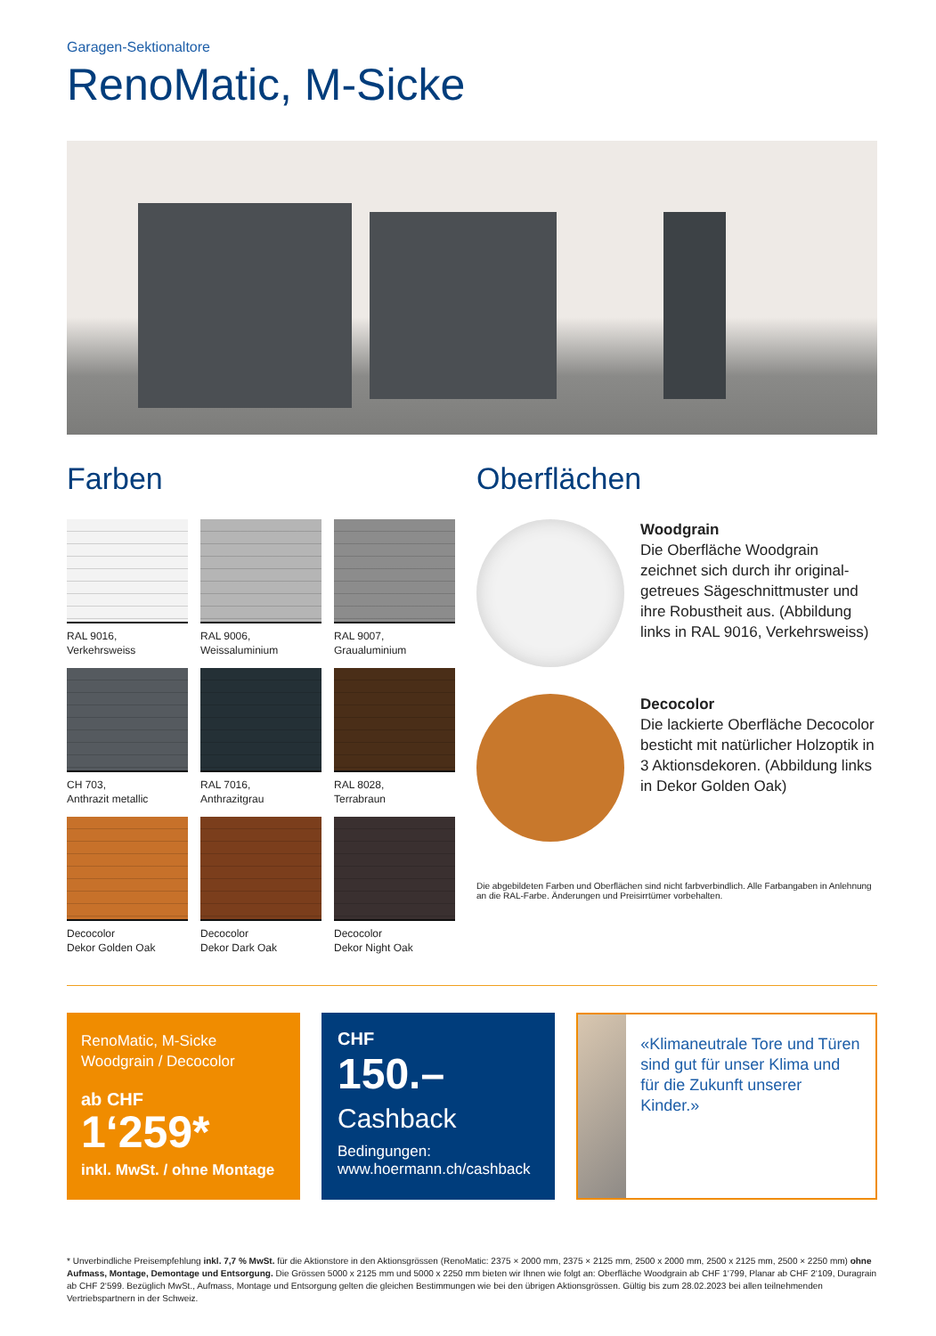Garagen-Sektionaltore
RenoMatic, M-Sicke
Farben
RAL 9016,
Verkehrsweiss
RAL 9006,
Weissaluminium
RAL 9007,
Graualuminium
CH 703,
Anthrazit metallic
RAL 7016,
Anthrazitgrau
RAL 8028,
Terrabraun
Decocolor
Dekor Golden Oak
Decocolor
Dekor Dark Oak
Decocolor
Dekor Night Oak
Oberflächen
Woodgrain
Die Oberfläche Woodgrain zeichnet sich durch ihr original­getreues Sägeschnittmuster und ihre Robustheit aus. (Abbildung links in RAL 9016, Verkehrsweiss)
Decocolor
Die lackierte Oberfläche Deco­color besticht mit natürlicher Holzoptik in 3 Aktionsdekoren. (Abbildung links in Dekor Golden Oak)
Die abgebildeten Farben und Oberflächen sind nicht farbverbindlich. Alle Farbangaben in Anlehnung an die RAL-Farbe. Änderungen und Preisirrtümer vorbehalten.
RenoMatic, M-Sicke
Woodgrain / Decocolor
ab CHF
1‘259*
inkl. MwSt. / ohne Montage
CHF
150.–
Cashback
Bedingungen:
www.hoermann.ch/cashback
«Klimaneutrale Tore und Türen sind gut für unser Klima und für die Zukunft unserer Kinder.»
* Unverbindliche Preisempfehlung inkl. 7,7 % MwSt. für die Aktionstore in den Aktionsgrössen (RenoMatic: 2375 × 2000 mm, 2375 × 2125 mm, 2500 x 2000 mm, 2500 x 2125 mm, 2500 × 2250 mm) ohne Aufmass, Montage, Demontage und Entsorgung. Die Grössen 5000 x 2125 mm und 5000 x 2250 mm bieten wir Ihnen wie folgt an: Oberfläche Woodgrain ab CHF 1‘799, Planar ab CHF 2‘109, Duragrain ab CHF 2‘599. Bezüglich MwSt., Aufmass, Montage und Entsorgung gelten die gleichen Bestimmungen wie bei den übrigen Aktionsgrössen. Gültig bis zum 28.02.2023 bei allen teilnehmenden Vertriebspartnern in der Schweiz.